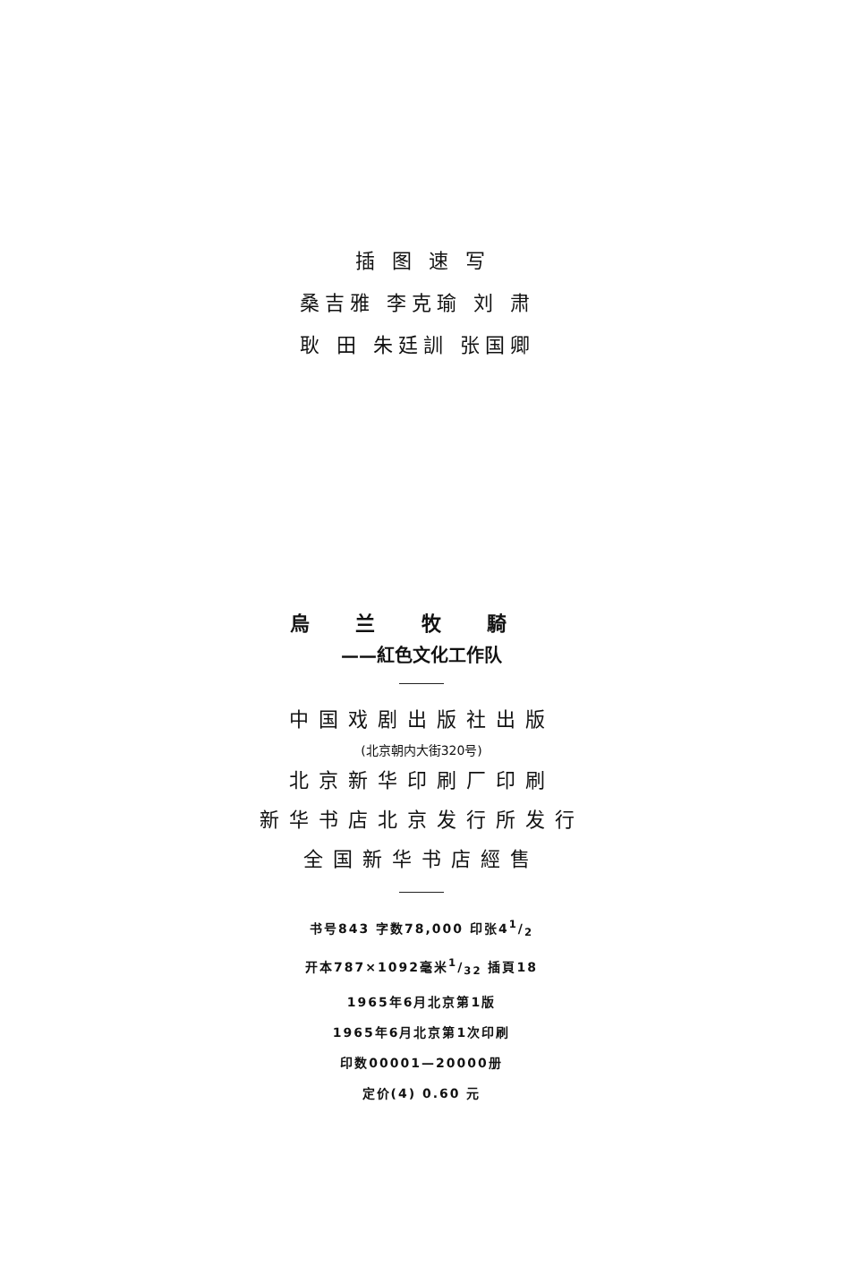插 图 速 写
桑吉雅 李克瑜 刘 肃
耿 田 朱廷訓 张国卿
烏 兰 牧 騎
——紅色文化工作队
中国戏剧出版社出版
(北京朝内大街320号)
北京新华印刷厂印刷
新华书店北京发行所发行
全国新华书店經售
书号843 字数78,000 印张41/2
开本787×1092毫米1/32 插頁18
1965年6月北京第1版
1965年6月北京第1次印刷
印数00001—20000册
定价(4) 0.60 元